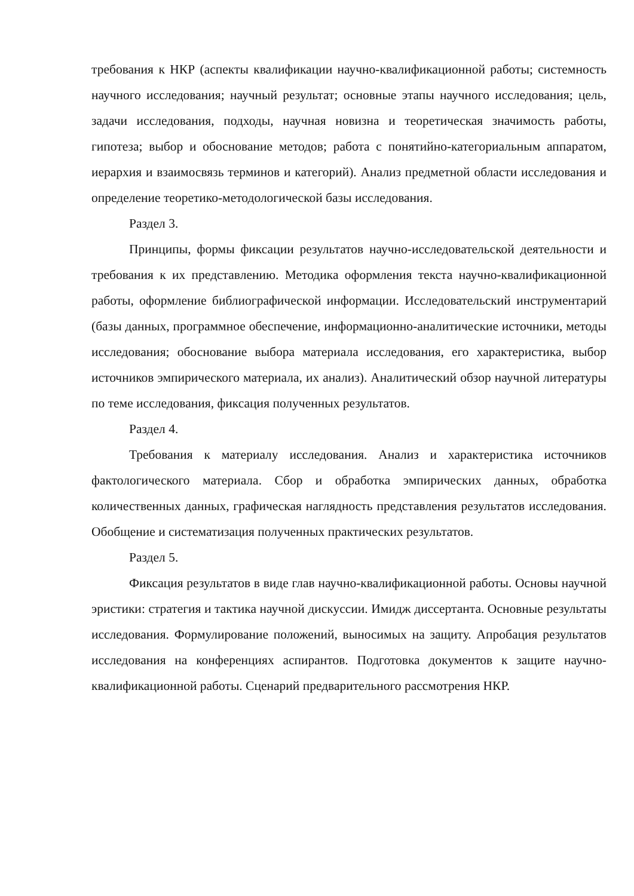требования к НКР (аспекты квалификации научно-квалификационной работы; системность научного исследования; научный результат; основные этапы научного исследования; цель, задачи исследования, подходы, научная новизна и теоретическая значимость работы, гипотеза; выбор и обоснование методов; работа с понятийно-категориальным аппаратом, иерархия и взаимосвязь терминов и категорий). Анализ предметной области исследования и определение теоретико-методологической базы исследования.
Раздел 3.
Принципы, формы фиксации результатов научно-исследовательской деятельности и требования к их представлению. Методика оформления текста научно-квалификационной работы, оформление библиографической информации. Исследовательский инструментарий (базы данных, программное обеспечение, информационно-аналитические источники, методы исследования; обоснование выбора материала исследования, его характеристика, выбор источников эмпирического материала, их анализ). Аналитический обзор научной литературы по теме исследования, фиксация полученных результатов.
Раздел 4.
Требования к материалу исследования. Анализ и характеристика источников фактологического материала. Сбор и обработка эмпирических данных, обработка количественных данных, графическая наглядность представления результатов исследования. Обобщение и систематизация полученных практических результатов.
Раздел 5.
Фиксация результатов в виде глав научно-квалификационной работы. Основы научной эристики: стратегия и тактика научной дискуссии. Имидж диссертанта. Основные результаты исследования. Формулирование положений, выносимых на защиту. Апробация результатов исследования на конференциях аспирантов. Подготовка документов к защите научно-квалификационной работы. Сценарий предварительного рассмотрения НКР.